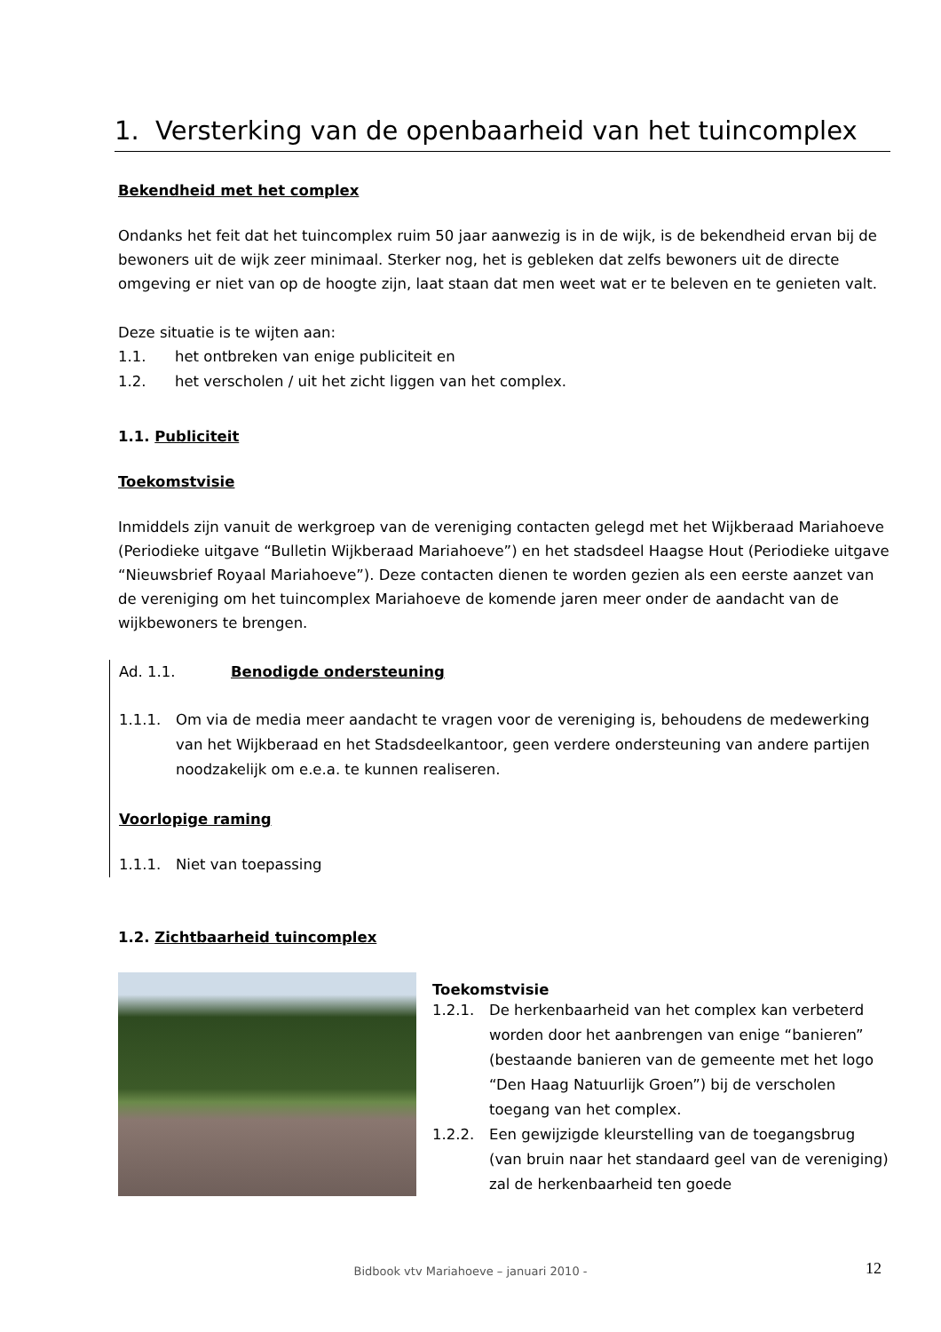1. Versterking van de openbaarheid van het tuincomplex
Bekendheid met het complex
Ondanks het feit dat het tuincomplex ruim 50 jaar aanwezig is in de wijk, is de bekendheid ervan bij de bewoners uit de wijk zeer minimaal. Sterker nog, het is gebleken dat zelfs bewoners uit de directe omgeving er niet van op de hoogte zijn, laat staan dat men weet wat er te beleven en te genieten valt.
Deze situatie is te wijten aan:
1.1. het ontbreken van enige publiciteit en
1.2. het verscholen / uit het zicht liggen van het complex.
1.1. Publiciteit
Toekomstvisie
Inmiddels zijn vanuit de werkgroep van de vereniging contacten gelegd met het Wijkberaad Mariahoeve (Periodieke uitgave “Bulletin Wijkberaad Mariahoeve”) en het stadsdeel Haagse Hout (Periodieke uitgave “Nieuwsbrief Royaal Mariahoeve”). Deze contacten dienen te worden gezien als een eerste aanzet van de vereniging om het tuincomplex Mariahoeve de komende jaren meer onder de aandacht van de wijkbewoners te brengen.
Ad. 1.1. Benodigde ondersteuning
1.1.1. Om via de media meer aandacht te vragen voor de vereniging is, behoudens de medewerking van het Wijkberaad en het Stadsdeelkantoor, geen verdere ondersteuning van andere partijen noodzakelijk om e.e.a. te kunnen realiseren.
Voorlopige raming
1.1.1. Niet van toepassing
1.2. Zichtbaarheid tuincomplex
Toekomstvisie
1.2.1. De herkenbaarheid van het complex kan verbeterd worden door het aanbrengen van enige “banieren” (bestaande banieren van de gemeente met het logo “Den Haag Natuurlijk Groen”) bij de verscholen toegang van het complex.
1.2.2. Een gewijzigde kleurstelling van de toegangsbrug (van bruin naar het standaard geel van de vereniging) zal de herkenbaarheid ten goede
Bidbook vtv Mariahoeve – januari 2010 - 12